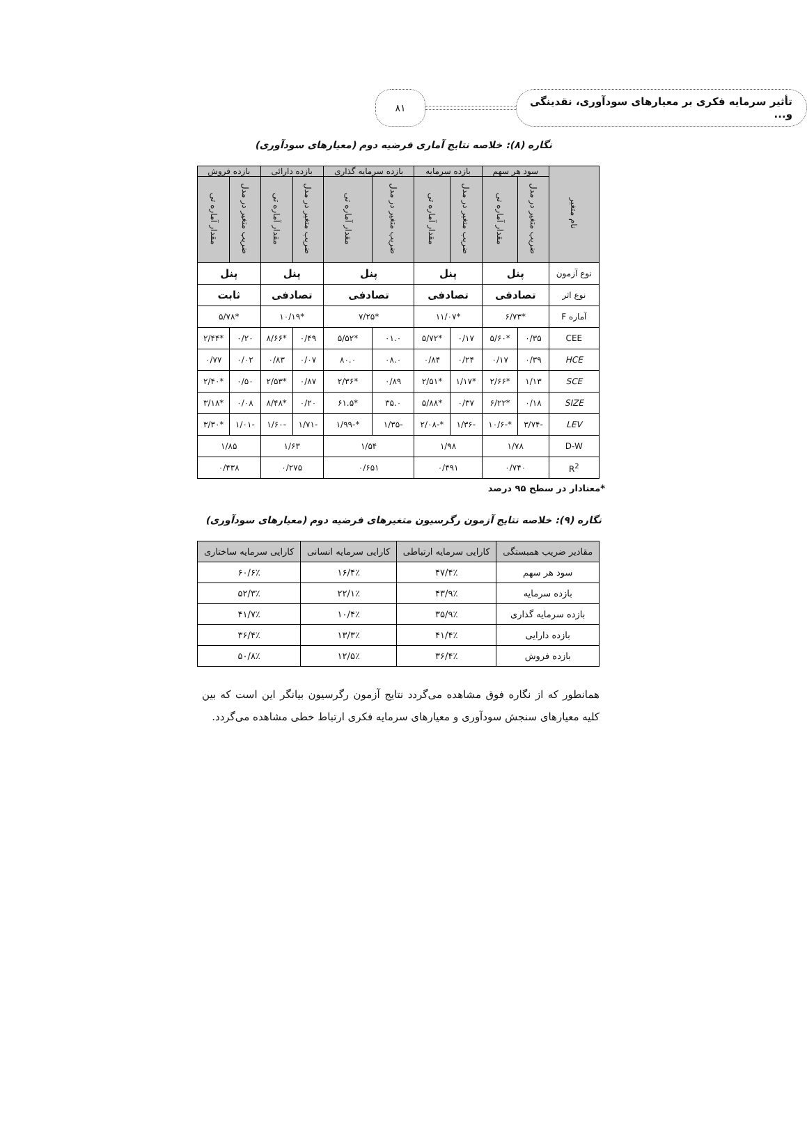تأثیر سرمایه فکری بر معیارهای سودآوری، نقدینگی و...
۸۱
نگاره (۸): خلاصه نتایج آماری فرضیه دوم (معیارهای سودآوری)
| نام متغیر | سود هر سهم | | بازده سرمایه | | بازده سرمایه گذاری | | بازده دارائی | | بازده فروش | |
| --- | --- | --- | --- | --- | --- | --- | --- | --- | --- | --- |
| | ضریب متغیر در مدل | مقدار آماره تی | ضریب متغیر در مدل | مقدار آماره تی | ضریب متغیر در مدل | مقدار آماره تی | ضریب متغیر در مدل | مقدار آماره تی | ضریب متغیر در مدل | مقدار آماره تی |
| نوع آزمون | پنل | | پنل | | پنل | | پنل | | پنل | |
| نوع اثر | تصادفی | | تصادفی | | تصادفی | | تصادفی | | ثابت | |
| آماره F | *۶/۷۳ | | *۱۱/۰۷ | | *۷/۲۵ | | *۱۰/۱۹ | | *۵/۷۸ | |
| CEE | ۰/۳۵ | *۵/۶۰ | ۰/۱۷ | *۵/۷۲ | ۰۱.۰ | *۵/۵۲ | ۰/۴۹ | *۸/۶۶ | ۰/۲۰ | *۲/۴۴ |
| HCE | ۰/۳۹ | ۰/۱۷ | ۰/۲۴ | ۰/۸۴ | ۰۸.۰ | ۸۰.۰ | ۰/۰۷ | ۰/۸۳ | ۰/۰۲ | ۰/۷۷ |
| SCE | ۱/۱۳ | *۲/۶۶ | *۱/۱۷ | *۲/۵۱ | ۰/۸۹ | *۲/۳۶ | ۰/۸۷ | *۲/۵۳ | ۰/۵۰ | *۲/۴۰ |
| SIZE | ۰/۱۸ | *۶/۲۲ | ۰/۳۷ | *۵/۸۸ | ۳۵.۰ | *۶۱.۵ | ۰/۲۰ | *۸/۴۸ | ۰/۰۸ | *۳/۱۸ |
| LEV | -۳/۷۴ | *-۱۰/۶ | -۱/۳۶ | *-۲/۰۸ | -۱/۳۵ | *-۱/۹۹ | -۱/۷۱ | -۱/۶۰ | -۱/۰۱ | *۳/۳۰ |
| D-W | ۱/۷۸ | | ۱/۹۸ | | ۱/۵۴ | | ۱/۶۳ | | ۱/۸۵ | |
| R<sup>2</sup> | ۰/۷۴۰ | | ۰/۴۹۱ | | ۰/۶۵۱ | | ۰/۲۷۵ | | ۰/۴۳۸ | |
*معنادار در سطح ۹۵ درصد
نگاره (۹): خلاصه نتایج آزمون رگرسیون متغیرهای فرضیه دوم (معیارهای سودآوری)
| مقادیر ضریب همبستگی | کارایی سرمایه ارتباطی | کارایی سرمایه انسانی | کارایی سرمایه ساختاری |
| --- | --- | --- | --- |
| سود هر سهم | ۴۷/۴٪ | ۱۶/۴٪ | ۶۰/۶٪ |
| بازده سرمایه | ۴۳/۹٪ | ۲۲/۱٪ | ۵۲/۳٪ |
| بازده سرمایه گذاری | ۳۵/۹٪ | ۱۰/۴٪ | ۴۱/۷٪ |
| بازده دارایی | ۴۱/۴٪ | ۱۳/۳٪ | ۳۶/۴٪ |
| بازده فروش | ۳۶/۴٪ | ۱۲/۵٪ | ۵۰/۸٪ |
همانطور که از نگاره فوق مشاهده می‌گردد نتایج آزمون رگرسیون بیانگر این است که بین کلیه معیارهای سنجش سودآوری و معیارهای سرمایه فکری ارتباط خطی مشاهده می‌گردد.